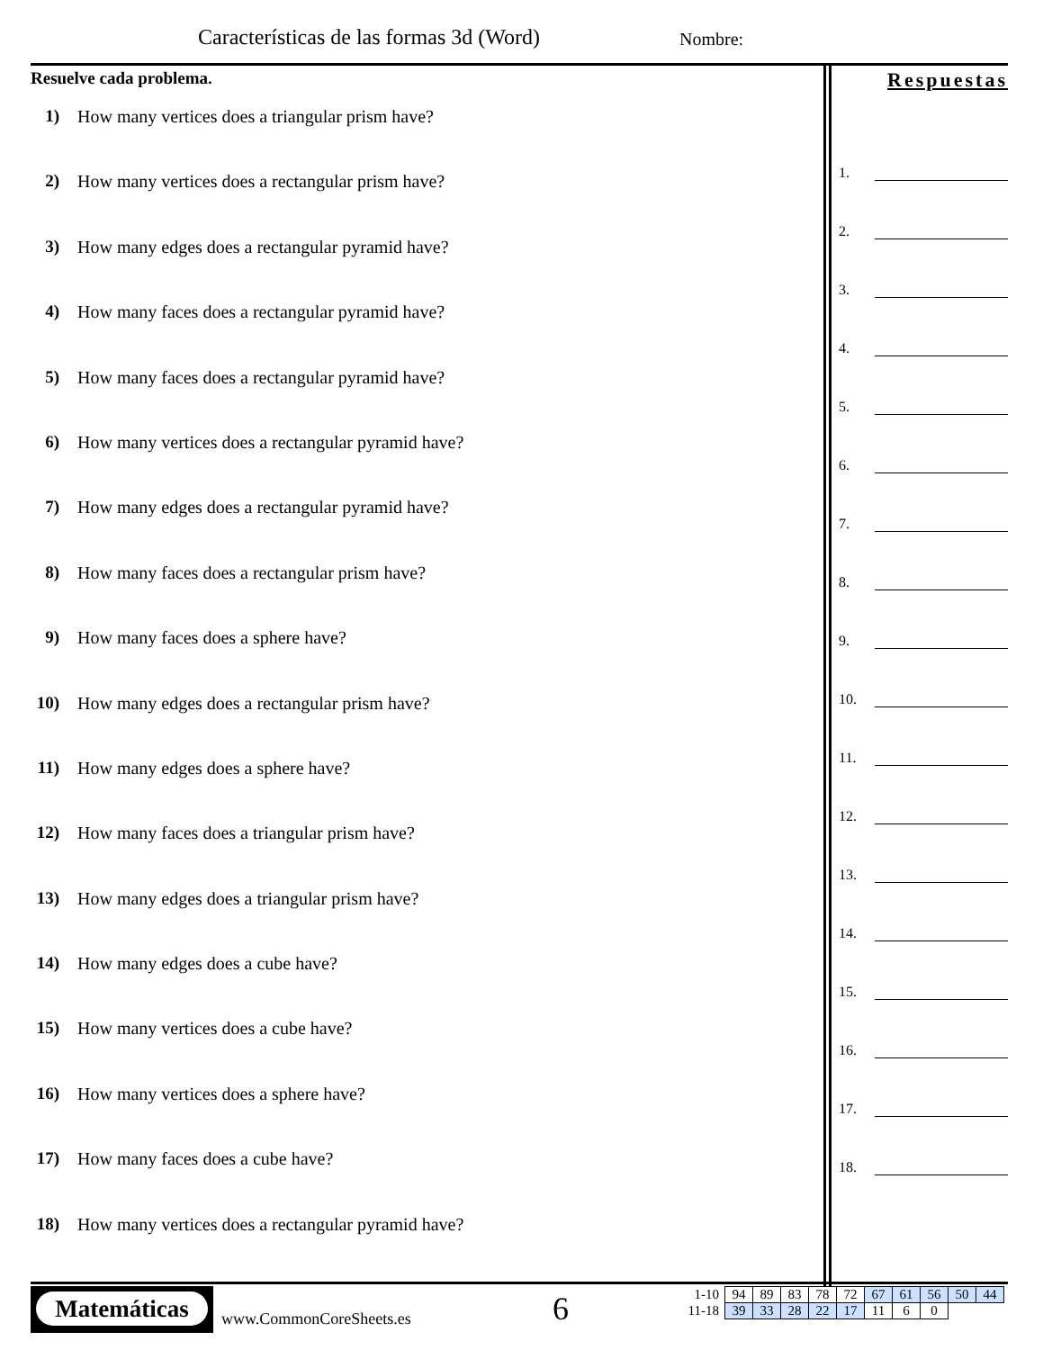Características de las formas 3d (Word)
Nombre:
Resuelve cada problema.
1) How many vertices does a triangular prism have?
2) How many vertices does a rectangular prism have?
3) How many edges does a rectangular pyramid have?
4) How many faces does a rectangular pyramid have?
5) How many faces does a rectangular pyramid have?
6) How many vertices does a rectangular pyramid have?
7) How many edges does a rectangular pyramid have?
8) How many faces does a rectangular prism have?
9) How many faces does a sphere have?
10) How many edges does a rectangular prism have?
11) How many edges does a sphere have?
12) How many faces does a triangular prism have?
13) How many edges does a triangular prism have?
14) How many edges does a cube have?
15) How many vertices does a cube have?
16) How many vertices does a sphere have?
17) How many faces does a cube have?
18) How many vertices does a rectangular pyramid have?
Respuestas
1.
2.
3.
4.
5.
6.
7.
8.
9.
10.
11.
12.
13.
14.
15.
16.
17.
18.
Matemáticas
www.CommonCoreSheets.es 6
| 1-10 | 94 | 89 | 83 | 78 | 72 | 67 | 61 | 56 | 50 | 44 |
| 11-18 | 39 | 33 | 28 | 22 | 17 | 11 | 6 | 0 | | |